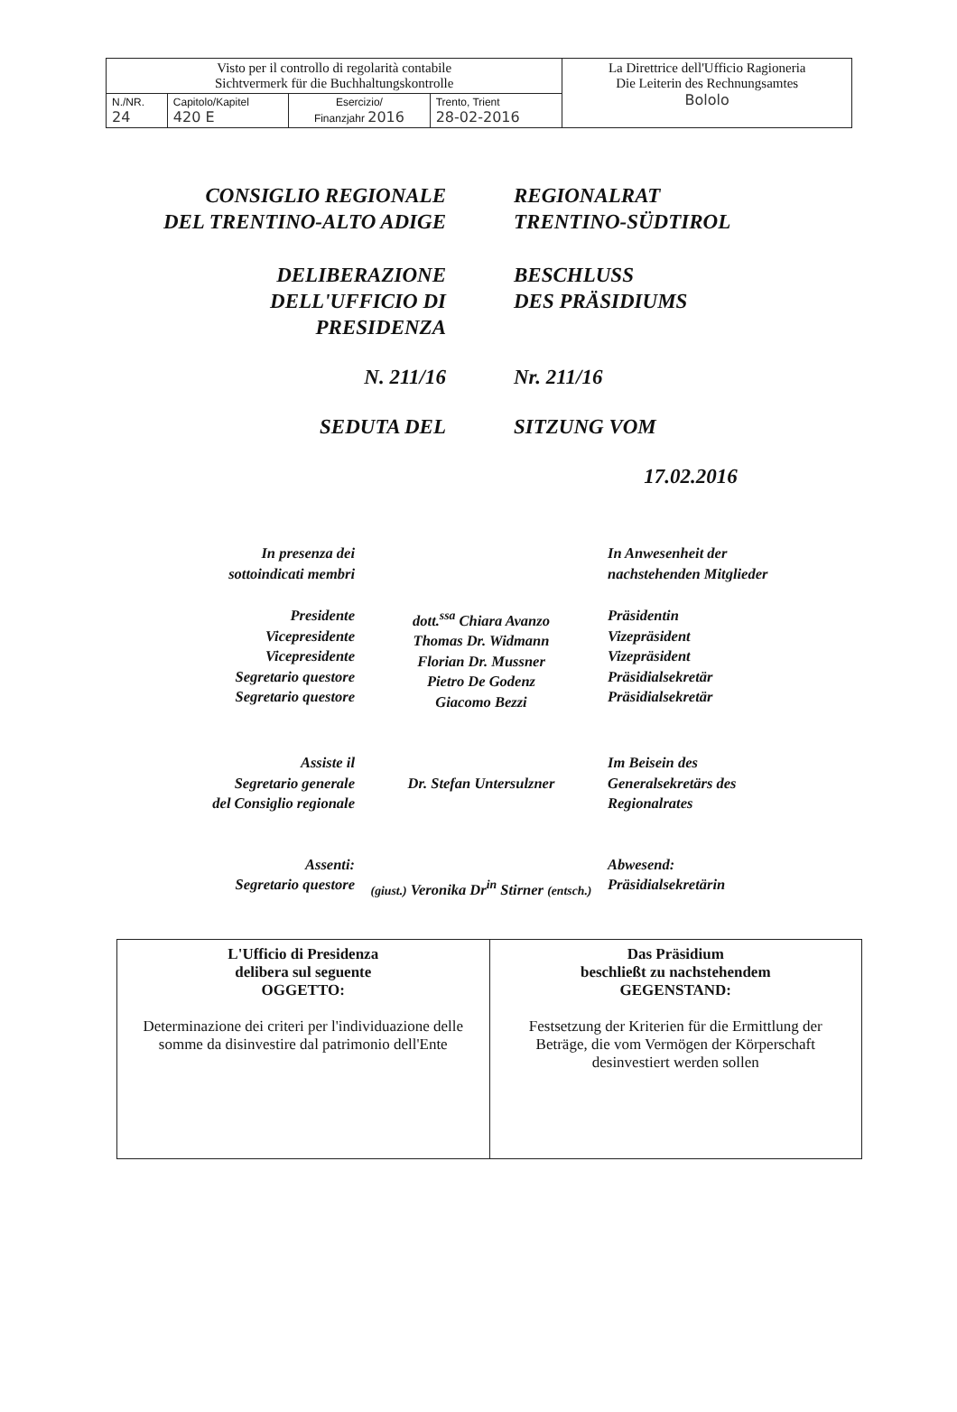| Visto per il controllo di regolarità contabile Sichtvermerk für die Buchhaltungskontrolle | | | | La Direttrice dell'Ufficio Ragioneria Die Leiterin des Rechnungsamtes Bololo |
| N./NR. 24 | Capitolo/Kapitel 420 E | Esercizio/ Finanzjahr 2016 | Trento, Trient 28-02-2016 | |
CONSIGLIO REGIONALE
DEL TRENTINO-ALTO ADIGE
REGIONALRAT
TRENTINO-SÜDTIROL
DELIBERAZIONE
DELL'UFFICIO DI
PRESIDENZA
BESCHLUSS
DES PRÄSIDIUMS
N. 211/16 Nr. 211/16
SEDUTA DEL SITZUNG VOM
17.02.2016
In presenza dei
sottoindicati membri
In Anwesenheit der
nachstehenden Mitglieder
Presidente
Vicepresidente
Vicepresidente
Segretario questore
Segretario questore
dott.<sup>ssa</sup> Chiara Avanzo
Thomas Dr. Widmann
Florian Dr. Mussner
Pietro De Godenz
Giacomo Bezzi
Präsidentin
Vizepräsident
Vizepräsident
Präsidialsekretär
Präsidialsekretär
Assiste il
Segretario generale
del Consiglio regionale
Dr. Stefan Untersulzner Im Beisein des
Generalsekretärs des
Regionalrates
Assenti:
Segretario questore
(giust.) Veronika Dr<sup>in</sup> Stirner (entsch.)
Abwesend:
Präsidialsekretärin
| L'Ufficio di Presidenza delibera sul seguente OGGETTO: Determinazione dei criteri per l'individuazione delle somme da disinvestire dal patrimonio dell'Ente | Das Präsidium beschließt zu nachstehendem GEGENSTAND: Festsetzung der Kriterien für die Ermittlung der Beträge, die vom Vermögen der Körperschaft desinvestiert werden sollen |